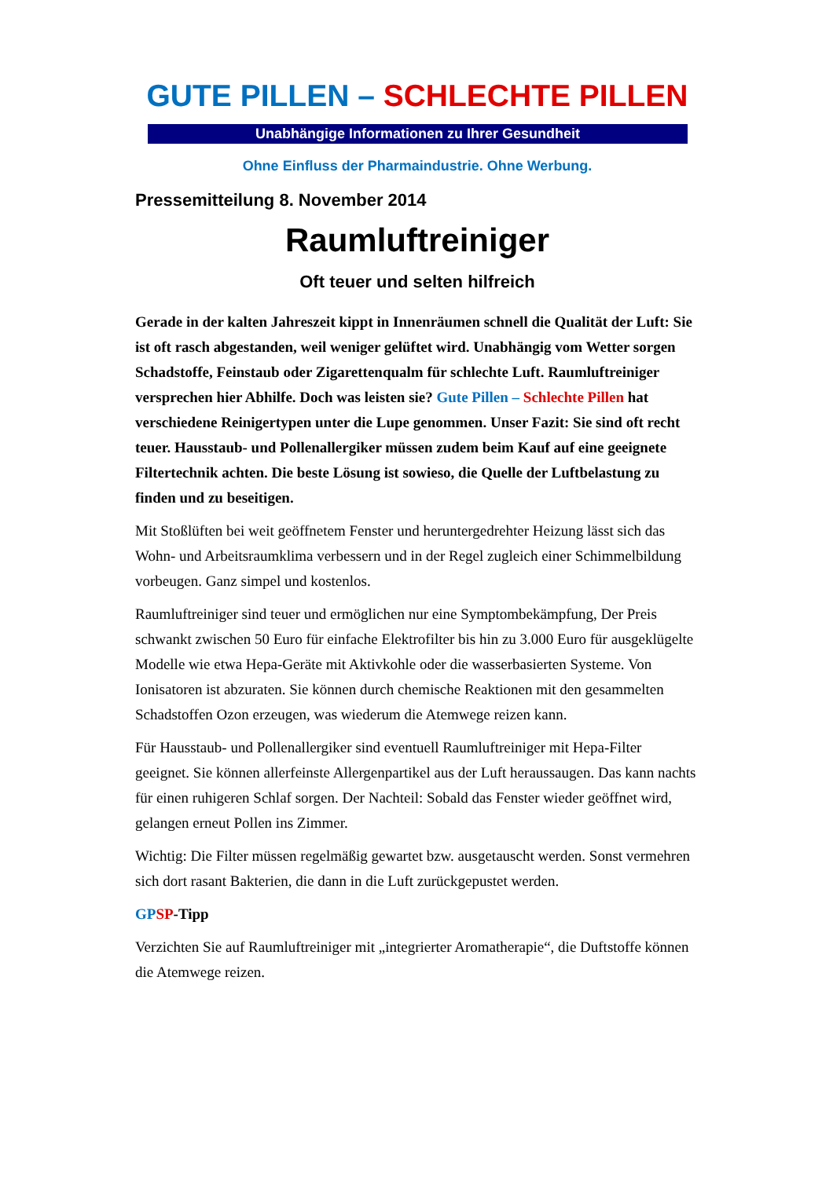GUTE PILLEN – SCHLECHTE PILLEN
Unabhängige Informationen zu Ihrer Gesundheit
Ohne Einfluss der Pharmaindustrie. Ohne Werbung.
Pressemitteilung 8. November 2014
Raumluftreiniger
Oft teuer und selten hilfreich
Gerade in der kalten Jahreszeit kippt in Innenräumen schnell die Qualität der Luft: Sie ist oft rasch abgestanden, weil weniger gelüftet wird. Unabhängig vom Wetter sorgen Schadstoffe, Feinstaub oder Zigarettenqualm für schlechte Luft. Raumluftreiniger versprechen hier Abhilfe. Doch was leisten sie? Gute Pillen – Schlechte Pillen hat verschiedene Reinigertypen unter die Lupe genommen. Unser Fazit: Sie sind oft recht teuer. Hausstaub- und Pollenallergiker müssen zudem beim Kauf auf eine geeignete Filtertechnik achten. Die beste Lösung ist sowieso, die Quelle der Luftbelastung zu finden und zu beseitigen.
Mit Stoßlüften bei weit geöffnetem Fenster und heruntergedrehter Heizung lässt sich das Wohn- und Arbeitsraumklima verbessern und in der Regel zugleich einer Schimmelbildung vorbeugen. Ganz simpel und kostenlos.
Raumluftreiniger sind teuer und ermöglichen nur eine Symptombekämpfung, Der Preis schwankt zwischen 50 Euro für einfache Elektrofilter bis hin zu 3.000 Euro für ausgeklügelte Modelle wie etwa Hepa-Geräte mit Aktivkohle oder die wasserbasierten Systeme. Von Ionisatoren ist abzuraten. Sie können durch chemische Reaktionen mit den gesammelten Schadstoffen Ozon erzeugen, was wiederum die Atemwege reizen kann.
Für Hausstaub- und Pollenallergiker sind eventuell Raumluftreiniger mit Hepa-Filter geeignet. Sie können allerfeinste Allergenpartikel aus der Luft heraussaugen. Das kann nachts für einen ruhigeren Schlaf sorgen. Der Nachteil: Sobald das Fenster wieder geöffnet wird, gelangen erneut Pollen ins Zimmer.
Wichtig: Die Filter müssen regelmäßig gewartet bzw. ausgetauscht werden. Sonst vermehren sich dort rasant Bakterien, die dann in die Luft zurückgepustet werden.
GP SP-Tipp
Verzichten Sie auf Raumluftreiniger mit „integrierter Aromatherapie“, die Duftstoffe können die Atemwege reizen.